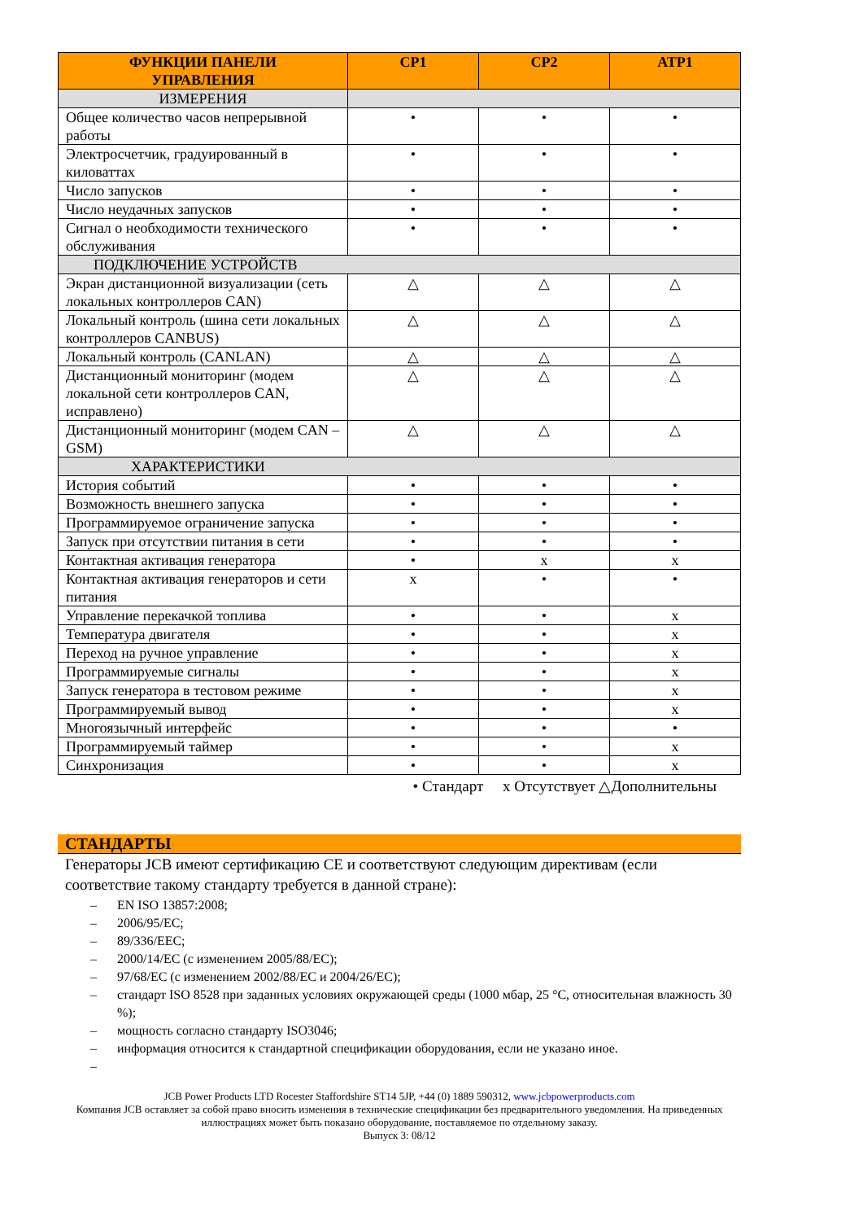| ФУНКЦИИ ПАНЕЛИ УПРАВЛЕНИЯ | CP1 | CP2 | ATP1 |
| --- | --- | --- | --- |
| ИЗМЕРЕНИЯ | | | |
| Общее количество часов непрерывной работы | • | • | • |
| Электросчетчик, градуированный в киловаттах | • | • | • |
| Число запусков | • | • | • |
| Число неудачных запусков | • | • | • |
| Сигнал о необходимости технического обслуживания | • | • | • |
| ПОДКЛЮЧЕНИЕ УСТРОЙСТВ | | | |
| Экран дистанционной визуализации (сеть локальных контроллеров CAN) | △ | △ | △ |
| Локальный контроль (шина сети локальных контроллеров CANBUS) | △ | △ | △ |
| Локальный контроль (CANLAN) | △ | △ | △ |
| Дистанционный мониторинг (модем локальной сети контроллеров CAN, исправлено) | △ | △ | △ |
| Дистанционный мониторинг (модем CAN – GSM) | △ | △ | △ |
| ХАРАКТЕРИСТИКИ | | | |
| История событий | • | • | • |
| Возможность внешнего запуска | • | • | • |
| Программируемое ограничение запуска | • | • | • |
| Запуск при отсутствии питания в сети | • | • | • |
| Контактная активация генератора | • | x | x |
| Контактная активация генераторов и сети питания | x | • | • |
| Управление перекачкой топлива | • | • | x |
| Температура двигателя | • | • | x |
| Переход на ручное управление | • | • | x |
| Программируемые сигналы | • | • | x |
| Запуск генератора в тестовом режиме | • | • | x |
| Программируемый вывод | • | • | x |
| Многоязычный интерфейс | • | • | • |
| Программируемый таймер | • | • | x |
| Синхронизация | • | • | x |
• Стандарт x Отсутствует △Дополнительны
СТАНДАРТЫ
Генераторы JCB имеют сертификацию CE и соответствуют следующим директивам (если соответствие такому стандарту требуется в данной стране):
– EN ISO 13857:2008;
– 2006/95/EC;
– 89/336/EEC;
– 2000/14/EC (с изменением 2005/88/EC);
– 97/68/EC (с изменением 2002/88/EC и 2004/26/EC);
– стандарт ISO 8528 при заданных условиях окружающей среды (1000 мбар, 25 °C, относительная влажность 30 %);
– мощность согласно стандарту ISO3046;
– информация относится к стандартной спецификации оборудования, если не указано иное.
–
JCB Power Products LTD Rocester Staffordshire ST14 5JP, +44 (0) 1889 590312, www.jcbpowerproducts.com
Компания JCB оставляет за собой право вносить изменения в технические спецификации без предварительного уведомления. На приведенных иллюстрациях может быть показано оборудование, поставляемое по отдельному заказу.
Выпуск 3: 08/12